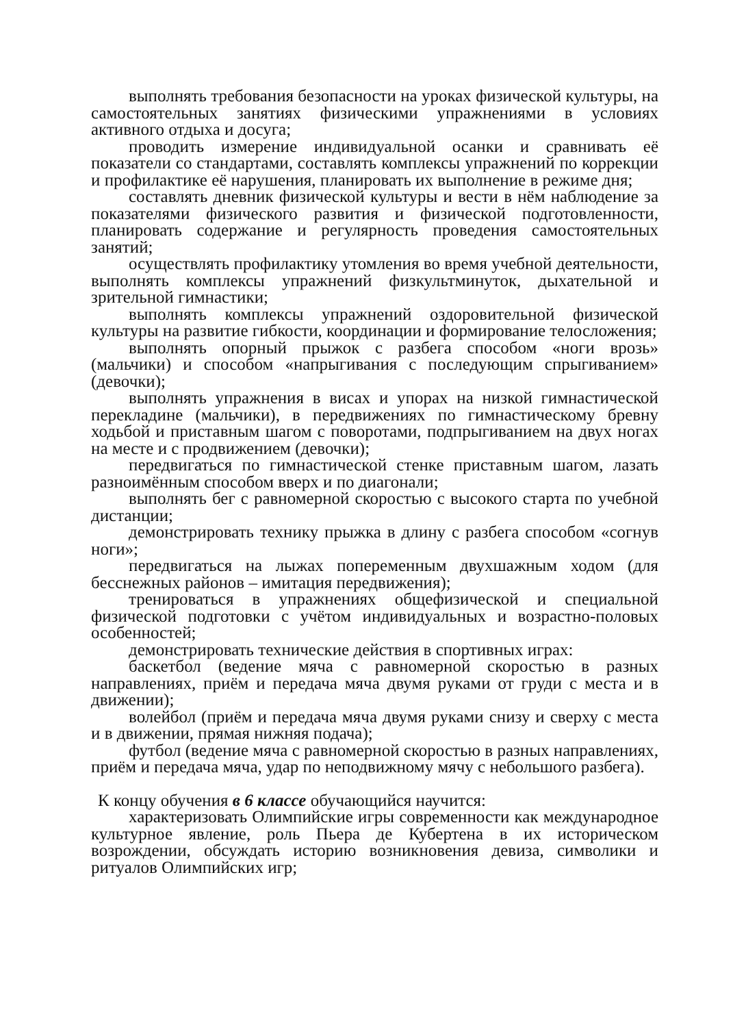выполнять требования безопасности на уроках физической культуры, на самостоятельных занятиях физическими упражнениями в условиях активного отдыха и досуга;
проводить измерение индивидуальной осанки и сравнивать её показатели со стандартами, составлять комплексы упражнений по коррекции и профилактике её нарушения, планировать их выполнение в режиме дня;
составлять дневник физической культуры и вести в нём наблюдение за показателями физического развития и физической подготовленности, планировать содержание и регулярность проведения самостоятельных занятий;
осуществлять профилактику утомления во время учебной деятельности, выполнять комплексы упражнений физкультминуток, дыхательной и зрительной гимнастики;
выполнять комплексы упражнений оздоровительной физической культуры на развитие гибкости, координации и формирование телосложения;
выполнять опорный прыжок с разбега способом «ноги врозь» (мальчики) и способом «напрыгивания с последующим спрыгиванием» (девочки);
выполнять упражнения в висах и упорах на низкой гимнастической перекладине (мальчики), в передвижениях по гимнастическому бревну ходьбой и приставным шагом с поворотами, подпрыгиванием на двух ногах на месте и с продвижением (девочки);
передвигаться по гимнастической стенке приставным шагом, лазать разноимённым способом вверх и по диагонали;
выполнять бег с равномерной скоростью с высокого старта по учебной дистанции;
демонстрировать технику прыжка в длину с разбега способом «согнув ноги»;
передвигаться на лыжах попеременным двухшажным ходом (для бесснежных районов – имитация передвижения);
тренироваться в упражнениях общефизической и специальной физической подготовки с учётом индивидуальных и возрастно-половых особенностей;
демонстрировать технические действия в спортивных играх:
баскетбол (ведение мяча с равномерной скоростью в разных направлениях, приём и передача мяча двумя руками от груди с места и в движении);
волейбол (приём и передача мяча двумя руками снизу и сверху с места и в движении, прямая нижняя подача);
футбол (ведение мяча с равномерной скоростью в разных направлениях, приём и передача мяча, удар по неподвижному мячу с небольшого разбега).
К концу обучения в 6 классе обучающийся научится:
характеризовать Олимпийские игры современности как международное культурное явление, роль Пьера де Кубертена в их историческом возрождении, обсуждать историю возникновения девиза, символики и ритуалов Олимпийских игр;